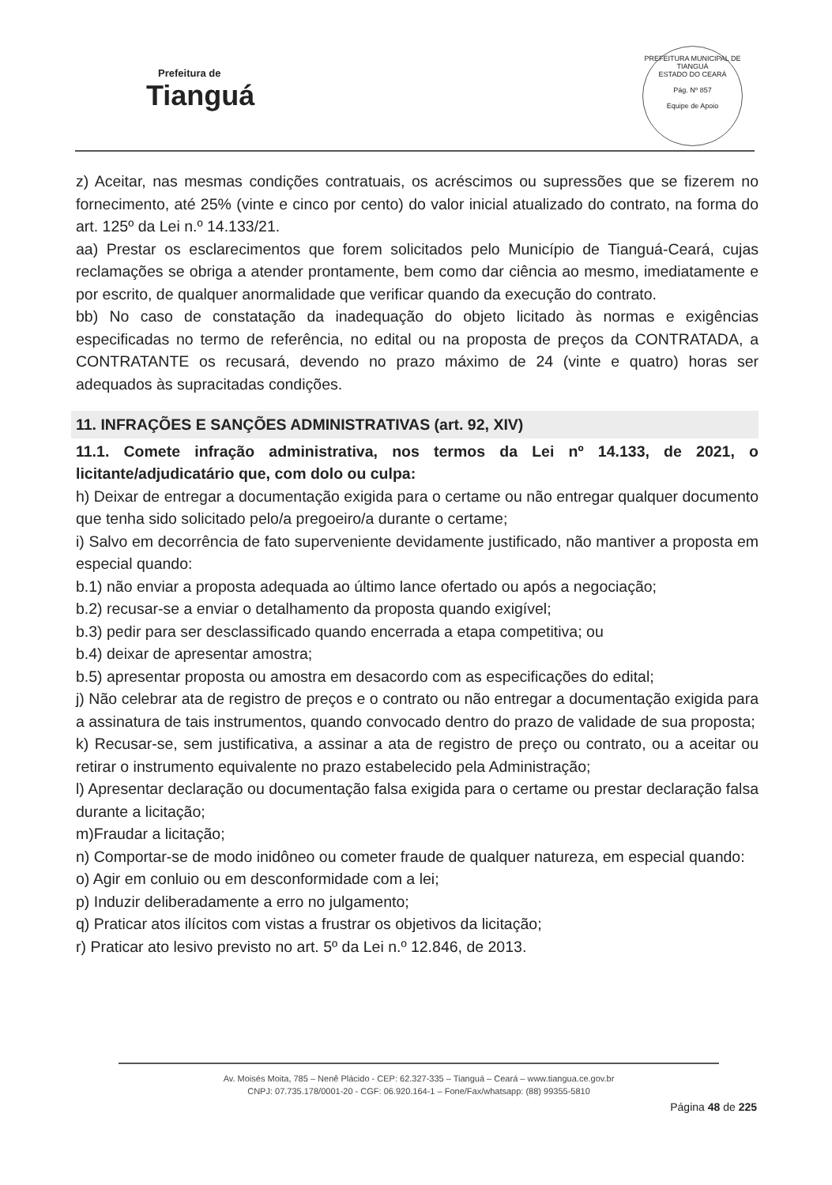Prefeitura de
Tianguá
PREFEITURA MUNICIPAL DE TIANGUÁ
ESTADO DO CEARÁ
Pág. Nº 857
Equipe de Apoio
z) Aceitar, nas mesmas condições contratuais, os acréscimos ou supressões que se fizerem no fornecimento, até 25% (vinte e cinco por cento) do valor inicial atualizado do contrato, na forma do art. 125º da Lei n.º 14.133/21.
aa) Prestar os esclarecimentos que forem solicitados pelo Município de Tianguá-Ceará, cujas reclamações se obriga a atender prontamente, bem como dar ciência ao mesmo, imediatamente e por escrito, de qualquer anormalidade que verificar quando da execução do contrato.
bb) No caso de constatação da inadequação do objeto licitado às normas e exigências especificadas no termo de referência, no edital ou na proposta de preços da CONTRATADA, a CONTRATANTE os recusará, devendo no prazo máximo de 24 (vinte e quatro) horas ser adequados às supracitadas condições.
11. INFRAÇÕES E SANÇÕES ADMINISTRATIVAS (art. 92, XIV)
11.1. Comete infração administrativa, nos termos da Lei nº 14.133, de 2021, o licitante/adjudicatário que, com dolo ou culpa:
h) Deixar de entregar a documentação exigida para o certame ou não entregar qualquer documento que tenha sido solicitado pelo/a pregoeiro/a durante o certame;
i) Salvo em decorrência de fato superveniente devidamente justificado, não mantiver a proposta em especial quando:
b.1) não enviar a proposta adequada ao último lance ofertado ou após a negociação;
b.2) recusar-se a enviar o detalhamento da proposta quando exigível;
b.3) pedir para ser desclassificado quando encerrada a etapa competitiva; ou
b.4) deixar de apresentar amostra;
b.5) apresentar proposta ou amostra em desacordo com as especificações do edital;
j) Não celebrar ata de registro de preços e o contrato ou não entregar a documentação exigida para a assinatura de tais instrumentos, quando convocado dentro do prazo de validade de sua proposta;
k) Recusar-se, sem justificativa, a assinar a ata de registro de preço ou contrato, ou a aceitar ou retirar o instrumento equivalente no prazo estabelecido pela Administração;
l) Apresentar declaração ou documentação falsa exigida para o certame ou prestar declaração falsa durante a licitação;
m)Fraudar a licitação;
n) Comportar-se de modo inidôneo ou cometer fraude de qualquer natureza, em especial quando:
o) Agir em conluio ou em desconformidade com a lei;
p) Induzir deliberadamente a erro no julgamento;
q) Praticar atos ilícitos com vistas a frustrar os objetivos da licitação;
r) Praticar ato lesivo previsto no art. 5º da Lei n.º 12.846, de 2013.
Av. Moisés Moita, 785 – Nenê Plácido - CEP: 62.327-335 – Tianguá – Ceará – www.tiangua.ce.gov.br
CNPJ: 07.735.178/0001-20 - CGF: 06.920.164-1 – Fone/Fax/whatsapp: (88) 99355-5810
Página 48 de 225